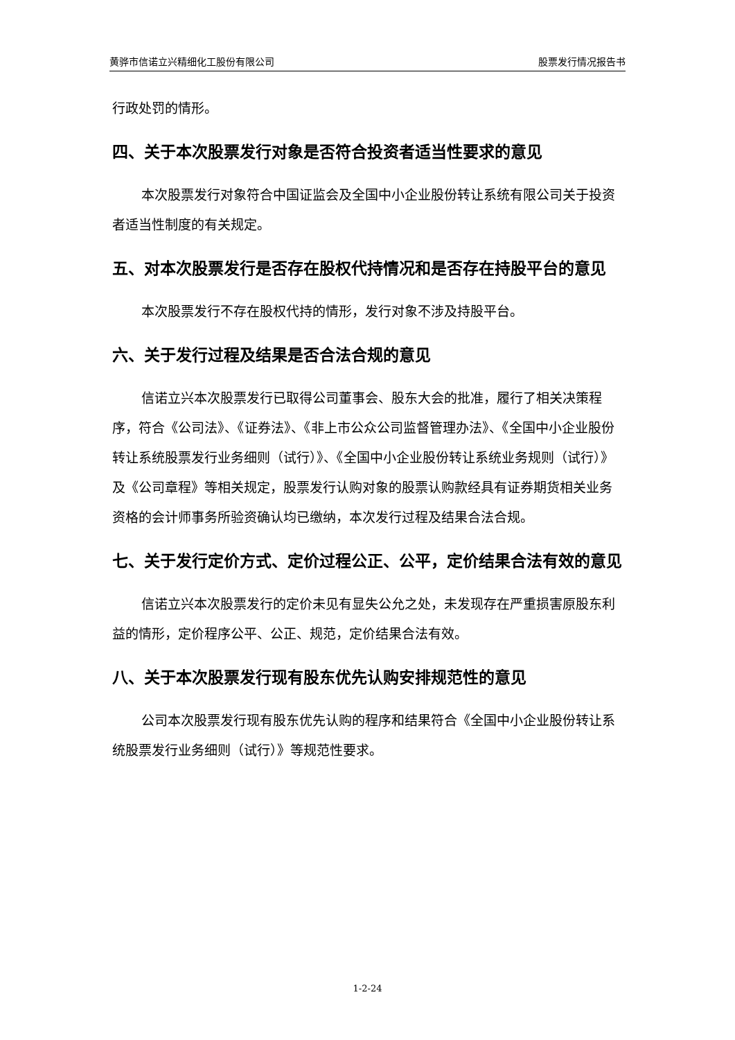黄骅市信诺立兴精细化工股份有限公司 股票发行情况报告书
行政处罚的情形。
四、关于本次股票发行对象是否符合投资者适当性要求的意见
本次股票发行对象符合中国证监会及全国中小企业股份转让系统有限公司关于投资者适当性制度的有关规定。
五、对本次股票发行是否存在股权代持情况和是否存在持股平台的意见
本次股票发行不存在股权代持的情形，发行对象不涉及持股平台。
六、关于发行过程及结果是否合法合规的意见
信诺立兴本次股票发行已取得公司董事会、股东大会的批准，履行了相关决策程序，符合《公司法》、《证券法》、《非上市公众公司监督管理办法》、《全国中小企业股份转让系统股票发行业务细则（试行）》、《全国中小企业股份转让系统业务规则（试行）》及《公司章程》等相关规定，股票发行认购对象的股票认购款经具有证券期货相关业务资格的会计师事务所验资确认均已缴纳，本次发行过程及结果合法合规。
七、关于发行定价方式、定价过程公正、公平，定价结果合法有效的意见
信诺立兴本次股票发行的定价未见有显失公允之处，未发现存在严重损害原股东利益的情形，定价程序公平、公正、规范，定价结果合法有效。
八、关于本次股票发行现有股东优先认购安排规范性的意见
公司本次股票发行现有股东优先认购的程序和结果符合《全国中小企业股份转让系统股票发行业务细则（试行）》等规范性要求。
1-2-24